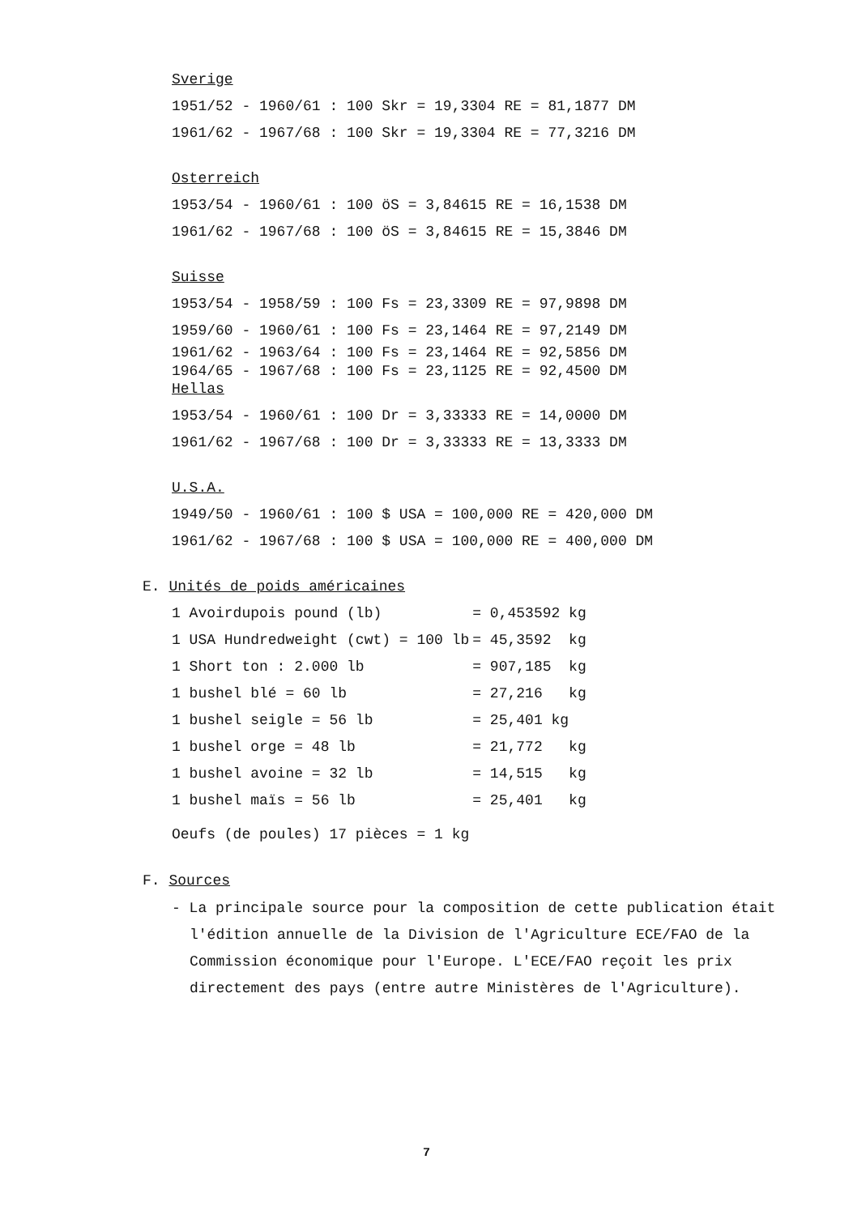Sverige
| 1951/52 - 1960/61 : 100 Skr = 19,3304 RE = 81,1877 DM |
| 1961/62 - 1967/68 : 100 Skr = 19,3304 RE = 77,3216 DM |
Osterreich
| 1953/54 - 1960/61 : 100 öS = 3,84615 RE = 16,1538 DM |
| 1961/62 - 1967/68 : 100 öS = 3,84615 RE = 15,3846 DM |
Suisse
| 1953/54 - 1958/59 : 100 Fs = 23,3309 RE = 97,9898 DM |
| 1959/60 - 1960/61 : 100 Fs = 23,1464 RE = 97,2149 DM |
| 1961/62 - 1963/64 : 100 Fs = 23,1464 RE = 92,5856 DM |
| 1964/65 - 1967/68 : 100 Fs = 23,1125 RE = 92,4500 DM |
Hellas
| 1953/54 - 1960/61 : 100 Dr = 3,33333 RE = 14,0000 DM |
| 1961/62 - 1967/68 : 100 Dr = 3,33333 RE = 13,3333 DM |
U.S.A.
| 1949/50 - 1960/61 : 100 $ USA = 100,000 RE = 420,000 DM |
| 1961/62 - 1967/68 : 100 $ USA = 100,000 RE = 400,000 DM |
E. Unités de poids américaines
| 1 Avoirdupois pound (lb) | = 0,453592 kg |
| 1 USA Hundredweight (cwt) = 100 lb | = 45,3592 kg |
| 1 Short ton : 2.000 lb | = 907,185 kg |
| 1 bushel blé = 60 lb | = 27,216 kg |
| 1 bushel seigle = 56 lb | = 25,401 kg |
| 1 bushel orge = 48 lb | = 21,772 kg |
| 1 bushel avoine = 32 lb | = 14,515 kg |
| 1 bushel maïs = 56 lb | = 25,401 kg |
Oeufs (de poules) 17 pièces = 1 kg
F. Sources
- La principale source pour la composition de cette publication était l'édition annuelle de la Division de l'Agriculture ECE/FAO de la Commission économique pour l'Europe. L'ECE/FAO reçoit les prix directement des pays (entre autre Ministères de l'Agriculture).
7